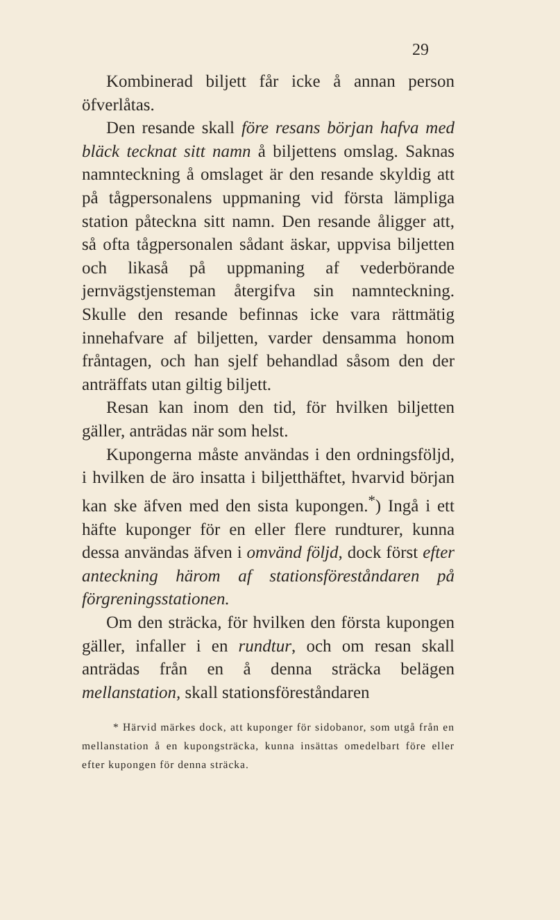29
Kombinerad biljett får icke å annan person öfverlåtas.
Den resande skall före resans början hafva med bläck tecknat sitt namn å biljettens omslag. Saknas namnteckning å omslaget är den resande skyldig att på tågpersonalens uppmaning vid första lämpliga station påteckna sitt namn. Den resande åligger att, så ofta tågpersonalen sådant äskar, uppvisa biljetten och likaså på uppmaning af vederbörande jernvägstjensteman återgifva sin namnteckning. Skulle den resande befinnas icke vara rättmätig innehafvare af biljetten, varder densamma honom fråntagen, och han sjelf behandlad såsom den der anträffats utan giltig biljett.
Resan kan inom den tid, för hvilken biljetten gäller, anträdas när som helst.
Kupongerna måste användas i den ordningsföljd, i hvilken de äro insatta i biljetthäftet, hvarvid början kan ske äfven med den sista kupongen.<sup>*</sup>) Ingå i ett häfte kuponger för en eller flere rundturer, kunna dessa användas äfven i omvänd följd, dock först efter anteckning härom af stationsföreståndaren på förgreningsstationen.
Om den sträcka, för hvilken den första kupongen gäller, infaller i en rundtur, och om resan skall anträdas från en å denna sträcka belägen mellanstation, skall stationsföreståndaren
* Härvid märkes dock, att kuponger för sidobanor, som utgå från en mellanstation å en kupongsträcka, kunna insättas omedelbart före eller efter kupongen för denna sträcka.